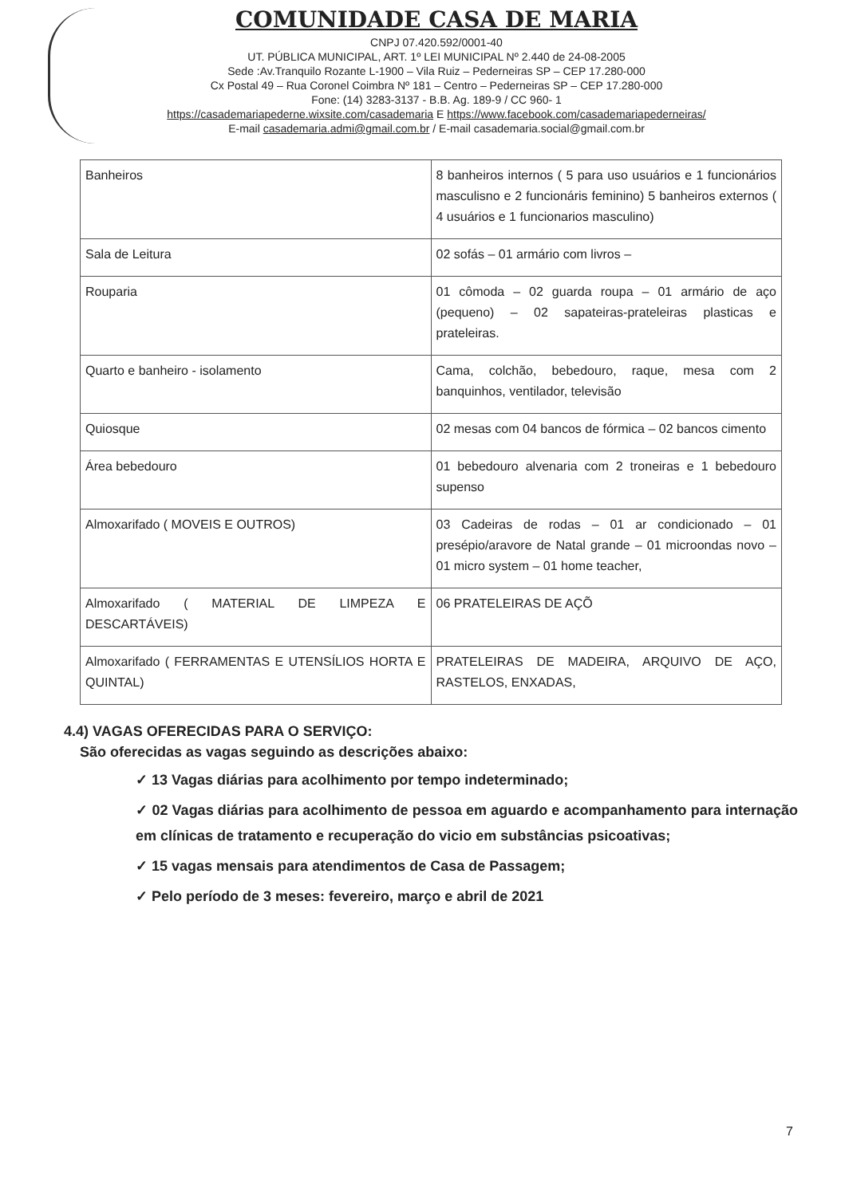COMUNIDADE CASA DE MARIA
CNPJ 07.420.592/0001-40
UT. PÚBLICA MUNICIPAL, ART. 1º LEI MUNICIPAL Nº 2.440 de 24-08-2005
Sede :Av.Tranquilo Rozante L-1900 – Vila Ruiz – Pederneiras SP – CEP 17.280-000
Cx Postal 49 – Rua Coronel Coimbra Nº 181 – Centro – Pederneiras SP – CEP 17.280-000
Fone: (14) 3283-3137 - B.B. Ag. 189-9 / CC 960- 1
https://casademariapederne.wixsite.com/casademaria E https://www.facebook.com/casademariapederneiras/
E-mail casademaria.admi@gmail.com.br / E-mail casademaria.social@gmail.com.br
| Banheiros | 8 banheiros internos ( 5 para uso usuários e 1 funcionários masculisno e 2 funcionáris feminino) 5 banheiros externos ( 4 usuários e 1 funcionarios masculino) |
| Sala de Leitura | 02 sofás – 01 armário com livros – |
| Rouparia | 01 cômoda – 02 guarda roupa – 01 armário de aço (pequeno) – 02 sapateiras-prateleiras plasticas e prateleiras. |
| Quarto e banheiro - isolamento | Cama, colchão, bebedouro, raque, mesa com 2 banquinhos, ventilador, televisão |
| Quiosque | 02 mesas com 04 bancos de fórmica – 02 bancos cimento |
| Área bebedouro | 01 bebedouro alvenaria com 2 troneiras e 1 bebedouro supenso |
| Almoxarifado ( MOVEIS E OUTROS) | 03 Cadeiras de rodas – 01 ar condicionado – 01 presépio/aravore de Natal grande – 01 microondas novo – 01 micro system – 01 home teacher, |
| Almoxarifado ( MATERIAL DE LIMPEZA E DESCARTÁVEIS) | 06 PRATELEIRAS DE AÇÕ |
| Almoxarifado ( FERRAMENTAS E UTENSÍLIOS HORTA E QUINTAL) | PRATELEIRAS DE MADEIRA, ARQUIVO DE AÇO, RASTELOS, ENXADAS, |
4.4) VAGAS OFERECIDAS PARA O SERVIÇO:
São oferecidas as vagas seguindo as descrições abaixo:
✓ 13 Vagas diárias para acolhimento por tempo indeterminado;
✓ 02 Vagas diárias para acolhimento de pessoa em aguardo e acompanhamento para internação em clínicas de tratamento e recuperação do vicio em substâncias psicoativas;
✓ 15 vagas mensais para atendimentos de Casa de Passagem;
✓ Pelo período de 3 meses: fevereiro, março e abril de 2021
7